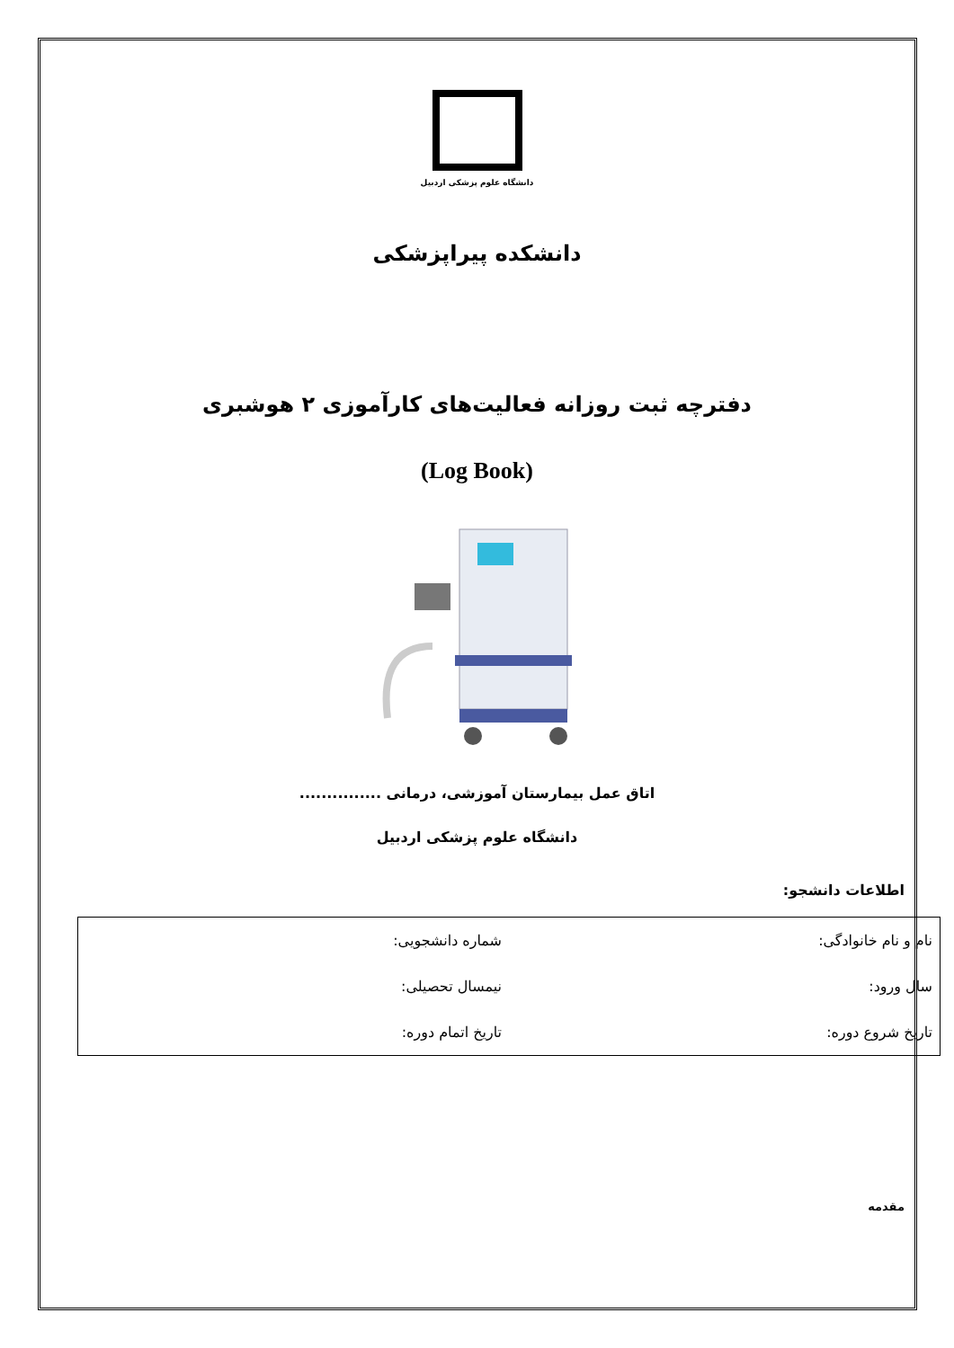دانشگاه علوم پزشکی اردبیل
دانشکده پیراپزشکی
دفترچه ثبت روزانه فعالیت‌های کارآموزی ۲ هوشبری
(Log Book)
اتاق عمل بیمارستان آموزشی، درمانی ...............
دانشگاه علوم پزشکی اردبیل
اطلاعات دانشجو:
| نام و نام خانوادگی: | شماره دانشجویی: |
| سال ورود: | نیمسال تحصیلی: |
| تاریخ شروع دوره: | تاریخ اتمام دوره: |
مقدمه